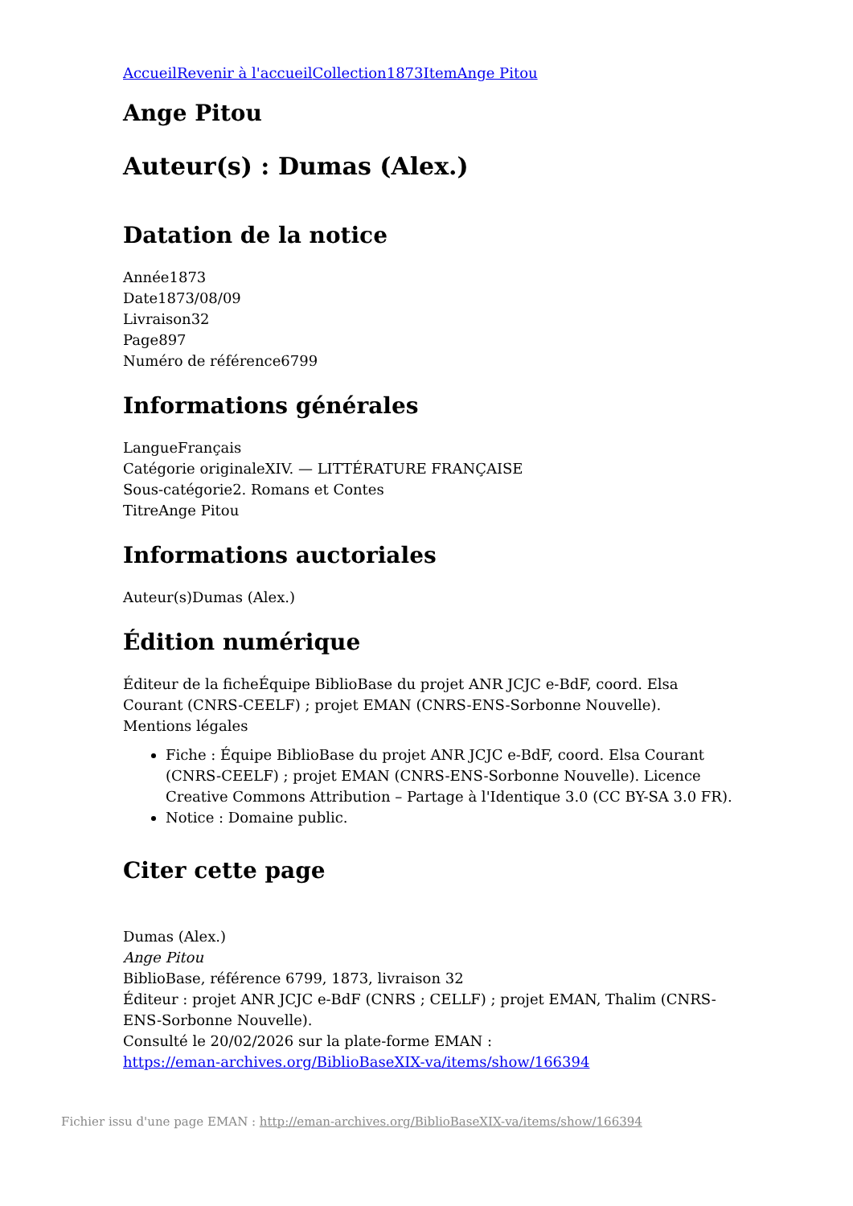Accueil Revenir à l'accueil Collection 1873 Item Ange Pitou
Ange Pitou
Auteur(s) : Dumas (Alex.)
Datation de la notice
Année1873
Date1873/08/09
Livraison32
Page897
Numéro de référence6799
Informations générales
LangueFrançais
Catégorie originaleXIV. — LITTÉRATURE FRANÇAISE
Sous-catégorie2. Romans et Contes
TitreAnge Pitou
Informations auctoriales
Auteur(s)Dumas (Alex.)
Édition numérique
Éditeur de la ficheÉquipe BiblioBase du projet ANR JCJC e-BdF, coord. Elsa Courant (CNRS-CEELF) ; projet EMAN (CNRS-ENS-Sorbonne Nouvelle).
Mentions légales
Fiche : Équipe BiblioBase du projet ANR JCJC e-BdF, coord. Elsa Courant (CNRS-CEELF) ; projet EMAN (CNRS-ENS-Sorbonne Nouvelle). Licence Creative Commons Attribution – Partage à l'Identique 3.0 (CC BY-SA 3.0 FR).
Notice : Domaine public.
Citer cette page
Dumas (Alex.)
Ange Pitou
BiblioBase, référence 6799, 1873, livraison 32
Éditeur : projet ANR JCJC e-BdF (CNRS ; CELLF) ; projet EMAN, Thalim (CNRS-ENS-Sorbonne Nouvelle).
Consulté le 20/02/2026 sur la plate-forme EMAN :
https://eman-archives.org/BiblioBaseXIX-va/items/show/166394
Fichier issu d'une page EMAN : http://eman-archives.org/BiblioBaseXIX-va/items/show/166394